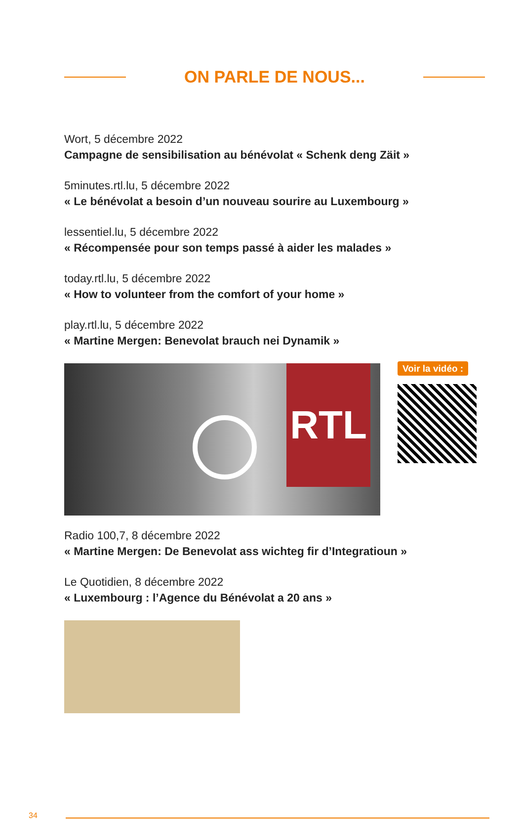ON PARLE DE NOUS...
Wort, 5 décembre 2022
Campagne de sensibilisation au bénévolat « Schenk deng Zäit »
5minutes.rtl.lu, 5 décembre 2022
« Le bénévolat a besoin d’un nouveau sourire au Luxembourg »
lessentiel.lu, 5 décembre 2022
« Récompensée pour son temps passé à aider les malades »
today.rtl.lu, 5 décembre 2022
« How to volunteer from the comfort of your home »
play.rtl.lu, 5 décembre 2022
« Martine Mergen: Benevolat brauch nei Dynamik »
RTL
Voir la vidéo :
Radio 100,7, 8 décembre 2022
« Martine Mergen: De Benevolat ass wichteg fir d’Integratioun »
Le Quotidien, 8 décembre 2022
« Luxembourg : l’Agence du Bénévolat a 20 ans »
34